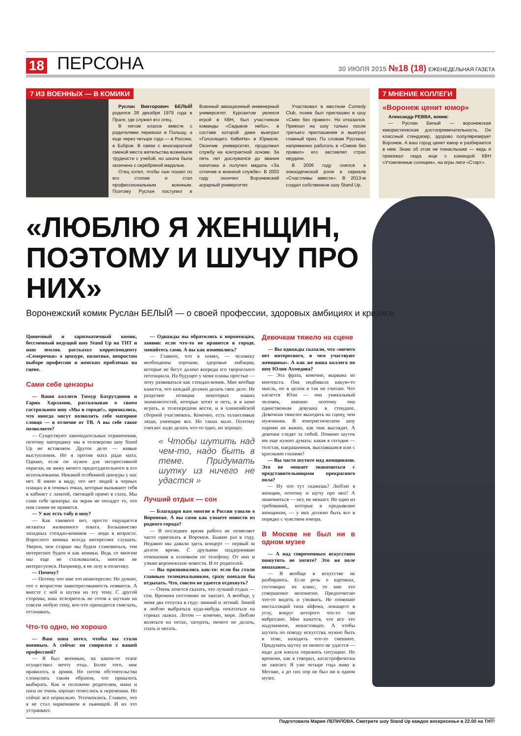18 ПЕРСОНА 30 ИЮЛЯ 2015 №18 (18) ЕЖЕНЕДЕЛЬНАЯ ГАЗЕТА
7 ИЗ ВОЕННЫХ — В КОМИКИ
Руслан Викторович БЕЛЫЙ родился 28 декабря 1979 года в Праге, где служил его отец.
В пятом классе вместе с родителями переехал в Польшу, а еще через четыре года — в Россию, в Бобров. В связи с многократной сменой места жительства возникали трудности с учебой, но школа была окончена с серебряной медалью.
Отец хотел, чтобы сын пошел по его стопам и стал профессиональным военным. Поэтому Руслан поступил в Военный авиационный инженерный университет. Курсантом увлекся игрой в КВН, был участником команды «Седьмое небо», в составе которой даже выиграл «Голосящего КиВиНа» в Юрмале. Окончив университет, продолжил службу на контрактной основе. За пять лет дослужился до звания капитана и получил медаль «За отличие в военной службе». В 2003 году окончил Воронежский аграрный университет.
Участвовал в местном Comedy Club, позже был приглашен в шоу «Смех без правил». Но отказался. Приехал на шоу только после третьего приглашения и выиграл главный приз. По словам Руслана, напряженно работать в «Смехе без правил» его заставлял страх неудачи.
В 2006 году снялся в эпизодической роли в сериале «Счастливы вместе». В 2013-м создал собственное шоу Stand Up.
7 МНЕНИЕ КОЛЛЕГИ
«Воронеж ценит юмор»
Александр РЕВВА, комик:
— Руслан Белый — воронежская юмористическая достопримечательность. Он классный стендапер, здорово популяризирует Воронеж. А ваш город ценит юмор и разбирается в нем. Знаю об этом не понаслышке — ведь я приезжал сюда еще с командой КВН «Утомленные солнцем», на игры лиги «Старт».
«ЛЮБЛЮ Я ЖЕНЩИН, ПОЭТОМУ И ШУЧУ ПРО НИХ»
Воронежский комик Руслан БЕЛЫЙ — о своей профессии, здоровых амбициях и кризисе
Циничный и харизматичный комик, бессменный ведущий шоу Stand Up на ТНТ и наш земляк рассказал корреспонденту «Семерочки» о цензуре, политике, непростом выборе профессии и женских проблемах на сцене.
Сами себе цензоры
— Ваши коллеги Тимур Батрутдинов и Гарик Харламов, рассказывая о своем гастрольном шоу «Мы в городе!», признались, что иногда могут позволить себе матерное словцо — в отличие от ТВ. А вы себе такое позволяете?
— Существуют законодательные ограничения, поэтому матерщину мы в телеверсии шоу Stand Up не вставляем. Другое дело — живые выступления. Но я против мата ради мата. Однако, если он нужен для экспрессивной окраски, не вижу ничего предосудительного в его использовании. Никакой особенной цензуры у нас нет. Я имею в виду, что нет людей в черных плащах и в темных очках, которые вызывают тебя в кабинет с лампой, светящей прямо в глаза. Мы сами себе цензоры: на экран не попадет то, что нам самим не нравится.
— У вас есть табу в шоу?
— Как такового нет, просто ощущается нехватка жизненного опыта. Большинство западных стендап-комиков — люди в возрасте. Взрослого комика всегда интереснее слушать. Уверен, чем старше мы будем становиться, тем интереснее будем и как комики. Ведь со многим мы еще не сталкивались, многим не интересуемся. Например, я не лезу в политику.
— Почему?
— Потому что мне это неинтересно. Но думаю, что с возрастом заинтересованность появится. А вместе с ней и шутки на эту тему. С другой стороны, наш телезритель не готов к шуткам на совсем любую тему, кое-что приходится смягчать, оттачивать.
Что-то одно, но хорошо
— Ваш папа хотел, чтобы вы стали военным. А сейчас он смирился с вашей профессией?
— Я был военным, на каком-то этапе осуществил мечту отца. Более того, мне нравилось в армии. Но потом обстоятельства сложились таким образом, что пришлось выбирать. Как и положено родителям, мама и папа не очень хорошо отнеслись к переменам. Но сейчас все нормально. Успокоились. Главное, что я не стал наркоманом и пьяницей. И их это устраивает.
— Однажды вы обратились к воронежцам, заявив: если что-то не нравится в городе, меняйтесь сами. А вы как изменились?
— Главное, что я понял, — человеку необходимы хорошие, здоровые амбиции, которые не бегут далеко впереди его творческого потенциала. На будущее у меня планы простые — хочу развиваться как стендап-комик. Мне вообще кажется, что каждый должен делать свое дело. Не разделяю позиции некоторых наших знаменитостей, которые хотят и петь, и в кино играть, и телепередачи вести, и в олимпийской сборной участвовать. Конечно, есть талантливые люди, умеющие все. Но таких мало. Поэтому считаю: надо делать что-то одно, но хорошо.
« Чтобы шутить над чем-то, надо быть в теме. Придумать шутку из ничего не удастся »
Лучший отдых — сон
— Благодаря вам многие в России узнали о Воронеже. А вы сами как узнаете новости из родного города?
— В последнее время работа не позволяет часто приезжать в Воронеж. Бываю раз в году. Недавно мы давали здесь концерт — первый за долгое время. С друзьями поддерживаю отношения в основном по телефону. От них и узнаю воронежские новости. И от родителей.
— Вы признавались как-то: если бы стали главным теленачальником, сразу поехали бы отдыхать. Что, совсем не удается отдохнуть?
— Очень хочется сказать, что лучший отдых — сон. Времени постоянно не хватает. А вообще, у меня два отпуска в году: зимний и летний. Зимой я люблю выбраться куда-нибудь покататься на горных лыжах. Летом — конечно, море. Люблю валяться на песке, загорать, ничего не делать, спать и читать.
Девочкам тяжело на сцене
— Вы однажды сказали, что «ничего нет интересного, в чем участвуют женщины». А как же ваша коллега по шоу Юлия Ахмедова?
— Эта фраза, конечно, вырвана из контекста. Она подбивала какую-то мысль, но в целом я так не считаю. Что касается Юли — она уникальный человек, именно поэтому она единственная девушка в стендапе. Девочкам тяжелее выходить на сцену, чем мужчинам. В юмористическом шоу парням не важно, как они выглядят. А девочки следят за собой. Помимо шуток им еще нужно думать: какая я сегодня — толстая, накрашенная, выспавшаяся или с красными глазами?
— Вы часто шутите над женщинами. Это не мешает знакомиться с представительницами прекрасного пола?
— Ну что тут скажешь? Люблю я женщин, поэтому и шучу про них! А знакомиться — нет, не мешает. Но одно из требований, которые я предъявляю женщинам, — у них должно быть все в порядке с чувством юмора.
В Москве не был ни в одном музее
— А над современным искусством пошутить не хотите? Это же поле непаханое...
— Я вообще в искусстве не разбираюсь. Если речь о картинах, состоящих из клякс, то мне это совершенно непонятно. Предпочитаю что-то видеть и узнавать. Не понимаю инсталляций типа айфона, лежащего в углу, вокруг которого что-то там набросано. Мне кажется, что все это надуманное, ненастоящее. А чтобы шутить по поводу искусства, нужно быть в теме, находить что-то смешное. Придумать шутку из ничего не удастся — надо для начала пережить ситуацию. Но времени, как я говорил, катастрофически не хватает. Я уже четыре года живу в Москве, а до сих пор не был ни в одном музее.
Подготовила Мария ЛЕПИЛОВА. Смотрите шоу Stand Up каждое воскресенье в 22.00 на ТНТ!